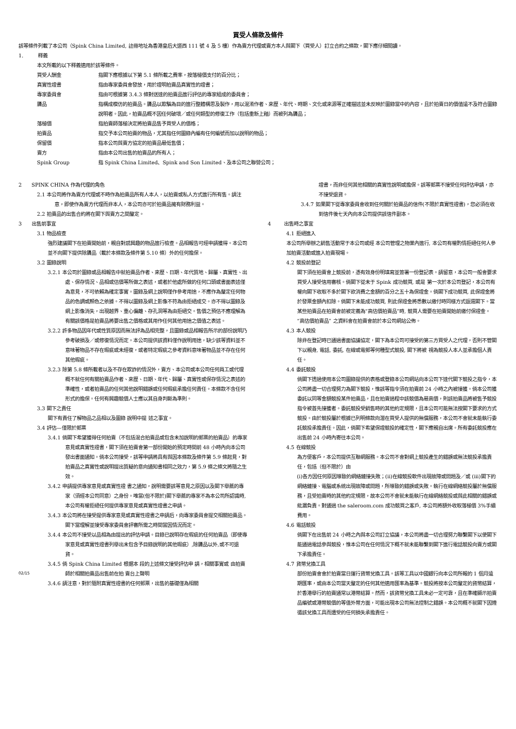買受人條款及條件
該等條件列載了本公司（Spink China Limited, 註冊地址為香港皇后大道西 111 號 4 及 5 樓）作為賣方代理或賣方本人與閣下（買受人）訂立合約之條款，閣下應仔細閱讀。
1. 釋義
本文所載的以下釋義適用於該等條件。
買受人酬金 指閣下應根據以下第 5.1 條所載之費率，按落槌價支付的百分比；
真實性證書 指由專家委員會發放，用於證明拍賣品真實性的證書；
專家委員會 指由可根據第 3.4.3 條對送達的拍賣品進行評估的專家組成的委員會；
贗品 指構成模仿的拍賣品。贗品以欺騙為目的進行整體構思及製作，用以混淆作者、來歷、年代、時期、文化或來源等正確描述並未反映於圖錄當中的內容，且於拍賣日的價值遠不及符合圖錄說明者。因此，拍賣品概不因任何破壞／或任何類型的修復工作（包括重新上釉）而被列為贗品；
落槌價 指拍賣師落槌決定將拍賣品售予買受人的價格；
拍賣品 指交予本公司拍賣的物品，尤其指任何圖錄內編有任何編號而加以說明的物品；
保留價 指本公司與賣方協定的拍賣品最低售價；
賣方 指由本公司出售的拍賣品的所有人；
Spink Group 指 Spink China Limited、Spink and Son Limited、及本公司之聯營公司；
2 SPINK CHINA 作為代理的角色
2.1 本公司將作為賣方代理或不時作為拍賣品所有人本人，以拍賣或私人方式進行所有售。請注意，即使作為賣方代理而非本人，本公司亦可於拍賣品擁有財務利益。
2.2 拍賣品的出售合約將在閣下與賣方之間釐定。
3 出售前事宜
3.1 物品檢查
強烈建議閣下在拍賣開始前，親自對感興趣的物品進行檢查。品相報告可經申請獲得。本公司並不向閣下提供除贗品（載於本條款及條件第 5.10 條）外的任何擔保。
3.2 圖錄說明
3.2.1 本公司於圖錄或品相報告中就拍賣品作者、來歷、日期、年代質地、歸屬、真實性、出處、保存情況、品相或估價等所做之表述，或者於他處所做的任何口頭或書面表述僅為意見，不可依賴為確定事實。圖錄及網上說明僅作參考用途，不應作為釐定任何物品的色調或顏色之依據。不得以圖錄及網上影像不符為由拒絕成交。亦不得以圖錄及網上影像消失，出現越界、重心偏離、存孔洞等為由拒絕交。售價之預估不應理解為有關該價格是拍賣品將要出售之價格或其用作任何其他用途之價值之表述。
3.2.2 許多物品因年代或性質原因而無法評為品相完整，且圖錄或品相報告所示的部份說明乃參考破損及／或修復情況而定。本公司提供該資料僅作說明用途，缺少該等資料並不意味著物品不存在瑕疵或未經復，或者特定瑕疵之參考資料意味著物品並不存在任何其他瑕疵。
3.2.3 除第 5.8 條所載者以及不存在欺詐的情況外，賣方、本公司或本公司任何員工或代理概不就任何有關拍賣品作者、來歷、日期、年代、歸屬、真實性或保存情況之表述的準確性，或者拍賣品的任何其他說明錯誤或任何瑕疵承擔任何責任。本條款不含任何形式的擔保。任何有興趣競價人士應以其自身判斷為準則。
3.3 閣下之責任
閣下有責任了解物品之品相以及圖錄 說明中提 述之事宜。
3.4 評估—僅限於郵票
3.4.1 倘閣下希望獲得任何拍賣（不包括混合拍賣品或包含未加說明的郵票的拍賣品）的專家意見或真實性證書，閣下須在拍賣會第一部份開始的預定時間前 48 小時內向本公司發出書面通知。倘本公司接受，該等申請將具有與因本條款及條件第 5.9 條起見，對拍賣品之真實性或說明提出質疑的意向通知書相同之效力，第 5.9 條之條文將隨之生效。
3.4.2 申請提供專家意見或真實性證 書之通知，說明需要該等意見之原因以及閣下舉薦的專家（須經本公司同意）之身份。唯當(但不限於)閣下舉薦的專家不為本公司所認識時, 本公司有權拒絕任何提供專家意見或真實性證書之申請。
3.4.3 本公司將在接受提供專家意見或真實性證書之申請后，向專家委員會提交相關拍賣品。閣下當理解並接受專家委員會評審所需之時間當因情況而定。
3.4.4 本公司不接受以品相為由提出的評估申請。目錄已說明存在瑕疵的任何拍賣品（即使專家意見或真實性證書列舉出未包含予目錄說明的其他瑕疵）,除贗品以外,或不可退貨。
3.4.5 倘 Spink China Limited 根据本 段的上述條文接受評估申 請，相關事實或 由拍賣師於相關拍賣品出售前在拍 賣台上聲明
02/15
3.4.6 請注意，對於隨附真實性證書的任何郵票，出售的基礎僅為相關
證書，而非任何其他相關的真實性說明或擔保。該等郵票不接受任何評估申請，亦不接受退貨。
3.4.7 如果閣下從專家委員會收到任何關於拍賣品的信件(不限於真實性證書)，您必須在收到信件後七天內向本公司提供該信件副本。
4 出售時之事宜
4.1 拒絕進入
本公司所舉辦之銷售活動常于本公司或經 本公司管理之物業內進行, 本公司有權酌情拒絕任何人參加拍賣活動或進入拍賣現場。
4.2 競投前登記
閣下須在拍賣會上競投前，憑有效身份明填寫並簽署一份登記表。請留意，本公司一般會要求買受人接受信用審核。倘閣下從未于 Spink 成功競買, 或是 第一次於本公司登記，本公司有權向閣下收取不多於閣下欲消費之金額的百分之五十為保證金。倘閣下成功競買, 此保證金將於發票金額內扣除。倘閣下未能成功競買, 則此保證金將悉數以繳付時同樣方式返還閣下。當某些拍賣品在拍賣會前被定義為“高估價拍賣品”時, 競買人需要在拍賣開始前繳付保證金。“高估價拍賣品” 之資料會在拍賣會前於本公司網站公佈。
4.3 本人競投
除非在登記時已通過書面協議協定，閣下為本公司可接受的第三方買受人之代理，否則不管閣下以親身, 電話, 委託, 在線或電郵等何種型式競投, 閣下將被 視為競投人本人並承擔個人責任。
4.4 委託競投
倘閣下透過使用本公司圖錄提供的表格或登錄本公司網站向本公司下達代閣下競投之指令，本公司將盡一切合理努力為閣下競投，惟該等指令須在拍賣前 24 小時之內被接獲。倘本公司獲委託以同等金額競投某件拍賣品，且在拍賣過程中該競價為最高價，則該拍賣品將被售予競投指令被首先接獲者。委託競投受銷售時的其他約定規限，且本公司可能無法按閣下要求的方式競投。由於競投屬於根據已列明條款向潛在買受人提供的無償服務，本公司不會就未能執行委託競投承擔責任。因此，倘閣下希望保證競投的確定性，閣下應親自出席。所有委託競投應在出售前 24 小時內寄往本公司。
4.5 在線競投
為方便客戶，本公司提供互聯網服務。本公司不會對網上競投產生的錯誤或無法競投承擔責任，包括（但不限於）由
(i)各方因任何原因導致的網絡鏈接失敗；(ii)在線競投軟件出現故障或問題及／或 (iii)閣下的網絡鏈接、電腦或系統出現故障或問題，所導致的錯誤或失敗。執行在線網絡競投屬於無償服務，且受拍賣時的其他約定規限，故本公司不會就未能執行在線網絡競投或與此相關的錯誤或紕漏負責。對通過 the saleroom.com 成功競買之客戶, 本公司將額外收取落槌價 3%手續費用。
4.6 電話競投
倘閣下在出售前 24 小時之內與本公司訂立協議，本公司將盡一切合理努力聯繫閣下以使閣下能通過電話參與競投，惟本公司在任何情況下概不就未能聯繫到閣下進行電話競投向賣方或閣下承擔責任。
4.7 貨幣兌換工具
部份拍賣會會於拍賣當日運行貨幣兌換工具。該等工具以中國銀行向本公司所報的 1 個月遠期匯率，或由本公司當天釐定的任何其他適用匯率為基準。競投將按本公司釐定的貨幣結算，於香港舉行的拍賣通常以港幣結算。然而，該貨幣兌換工具未必一定可靠，且在準確顯示拍賣品編號或港幣競價的等值外幣方面，可能出現本公司無法控制之錯誤。本公司概不就閣下因遵循該兌換工具而遭受的任何損失承擔責任。